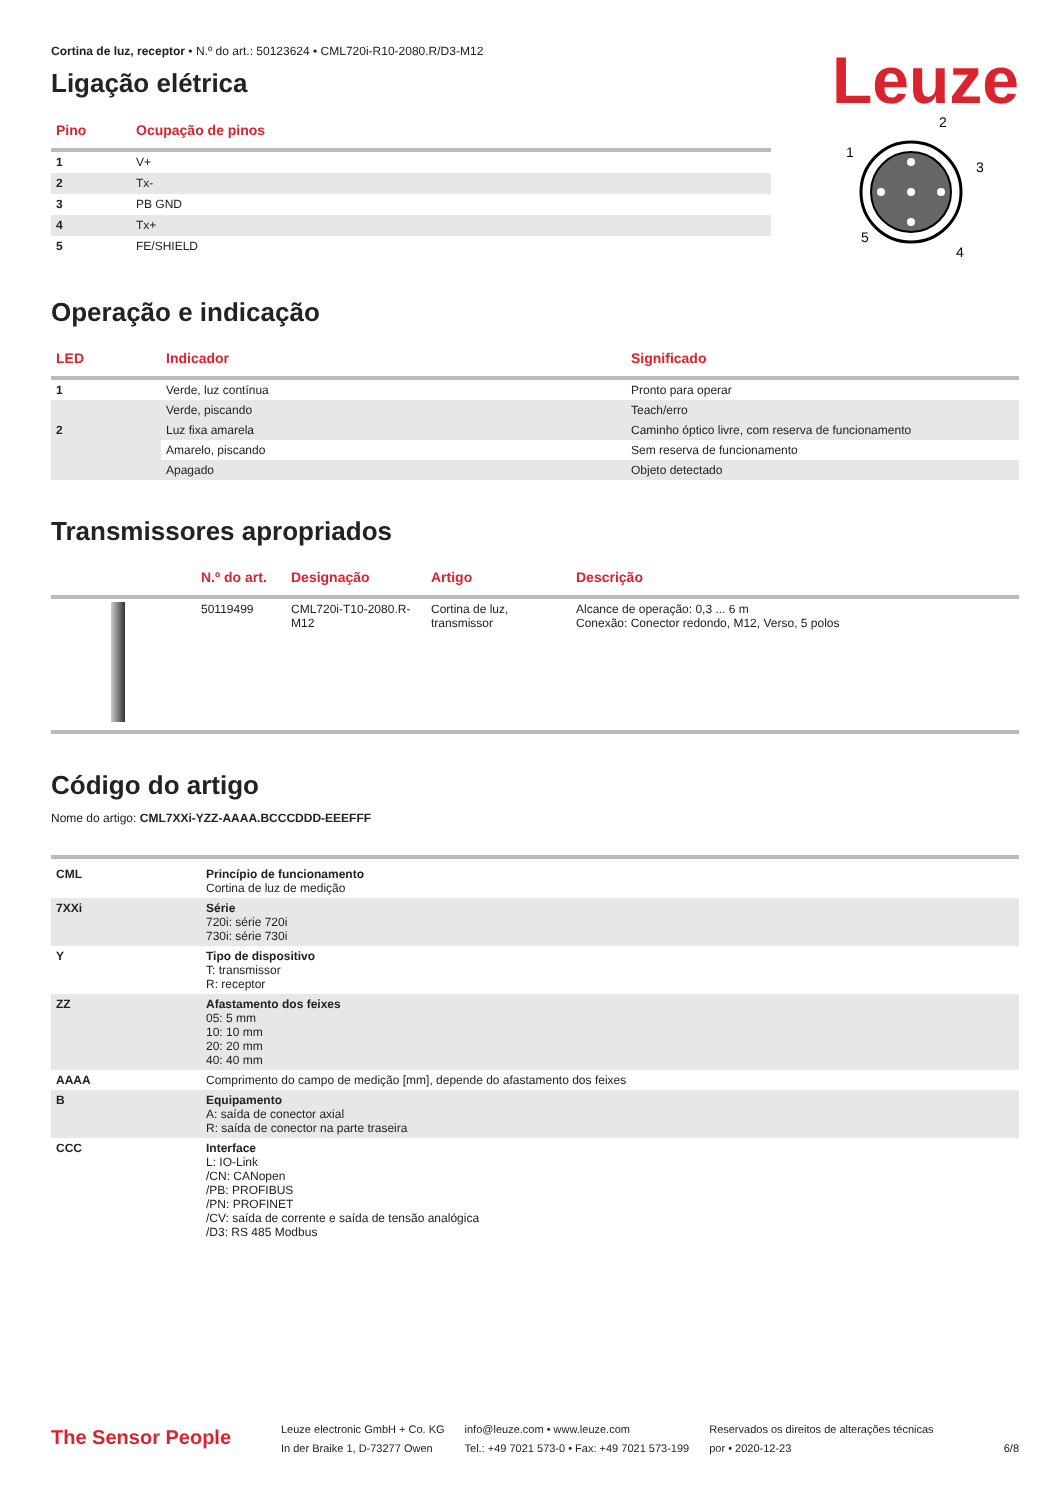Leuze
Cortina de luz, receptor • N.º do art.: 50123624 • CML720i-R10-2080.R/D3-M12
Ligação elétrica
| Pino | Ocupação de pinos |
| --- | --- |
| 1 | V+ |
| 2 | Tx- |
| 3 | PB GND |
| 4 | Tx+ |
| 5 | FE/SHIELD |
2
1
3
5
4
Operação e indicação
| LED | Indicador | Significado |
| --- | --- | --- |
| 1 | Verde, luz contínua | Pronto para operar |
| | Verde, piscando | Teach/erro |
| 2 | Luz fixa amarela | Caminho óptico livre, com reserva de funcionamento |
| | Amarelo, piscando | Sem reserva de funcionamento |
| | Apagado | Objeto detectado |
Transmissores apropriados
| | N.º do art. | Designação | Artigo | Descrição |
| --- | --- | --- | --- | --- |
| | 50119499 | CML720i-T10-2080.R-M12 | Cortina de luz, transmissor | Alcance de operação: 0,3 ... 6 m Conexão: Conector redondo, M12, Verso, 5 polos |
Código do artigo
Nome do artigo: CML7XXi-YZZ-AAAA.BCCCDDD-EEEFFF
| CML | Princípio de funcionamento Cortina de luz de medição |
| 7XXi | Série 720i: série 720i 730i: série 730i |
| Y | Tipo de dispositivo T: transmissor R: receptor |
| ZZ | Afastamento dos feixes 05: 5 mm 10: 10 mm 20: 20 mm 40: 40 mm |
| AAAA | Comprimento do campo de medição [mm], depende do afastamento dos feixes |
| B | Equipamento A: saída de conector axial R: saída de conector na parte traseira |
| CCC | Interface L: IO-Link /CN: CANopen /PB: PROFIBUS /PN: PROFINET /CV: saída de corrente e saída de tensão analógica /D3: RS 485 Modbus |
The Sensor People
Leuze electronic GmbH + Co. KG
In der Braike 1, D-73277 Owen
info@leuze.com • www.leuze.com
Tel.: +49 7021 573-0 • Fax: +49 7021 573-199
Reservados os direitos de alterações técnicas
por • 2020-12-23
6/8